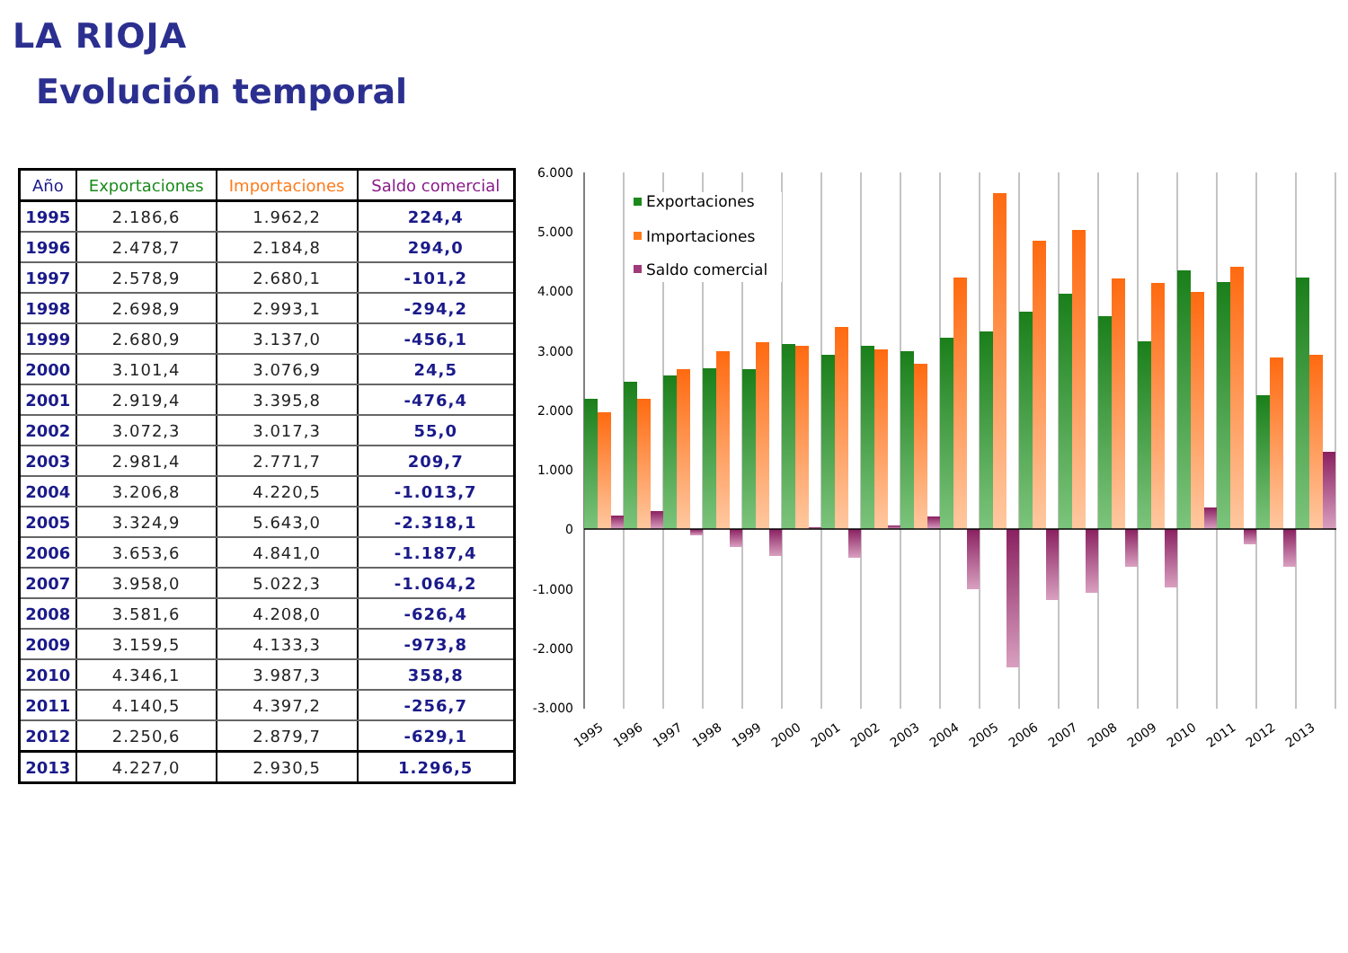LA RIOJA
Evolución temporal
| Año | Exportaciones | Importaciones | Saldo comercial |
| --- | --- | --- | --- |
| 1995 | 2.186,6 | 1.962,2 | 224,4 |
| 1996 | 2.478,7 | 2.184,8 | 294,0 |
| 1997 | 2.578,9 | 2.680,1 | -101,2 |
| 1998 | 2.698,9 | 2.993,1 | -294,2 |
| 1999 | 2.680,9 | 3.137,0 | -456,1 |
| 2000 | 3.101,4 | 3.076,9 | 24,5 |
| 2001 | 2.919,4 | 3.395,8 | -476,4 |
| 2002 | 3.072,3 | 3.017,3 | 55,0 |
| 2003 | 2.981,4 | 2.771,7 | 209,7 |
| 2004 | 3.206,8 | 4.220,5 | -1.013,7 |
| 2005 | 3.324,9 | 5.643,0 | -2.318,1 |
| 2006 | 3.653,6 | 4.841,0 | -1.187,4 |
| 2007 | 3.958,0 | 5.022,3 | -1.064,2 |
| 2008 | 3.581,6 | 4.208,0 | -626,4 |
| 2009 | 3.159,5 | 4.133,3 | -973,8 |
| 2010 | 4.346,1 | 3.987,3 | 358,8 |
| 2011 | 4.140,5 | 4.397,2 | -256,7 |
| 2012 | 2.250,6 | 2.879,7 | -629,1 |
| 2013 | 4.227,0 | 2.930,5 | 1.296,5 |
6.000
5.000
4.000
3.000
2.000
1.000
0
-1.000
-2.000
-3.000
1995
1996
1997
1998
1999
2000
2001
2002
2003
2004
2005
2006
2007
2008
2009
2010
2011
2012
2013
Exportaciones
Importaciones
Saldo comercial